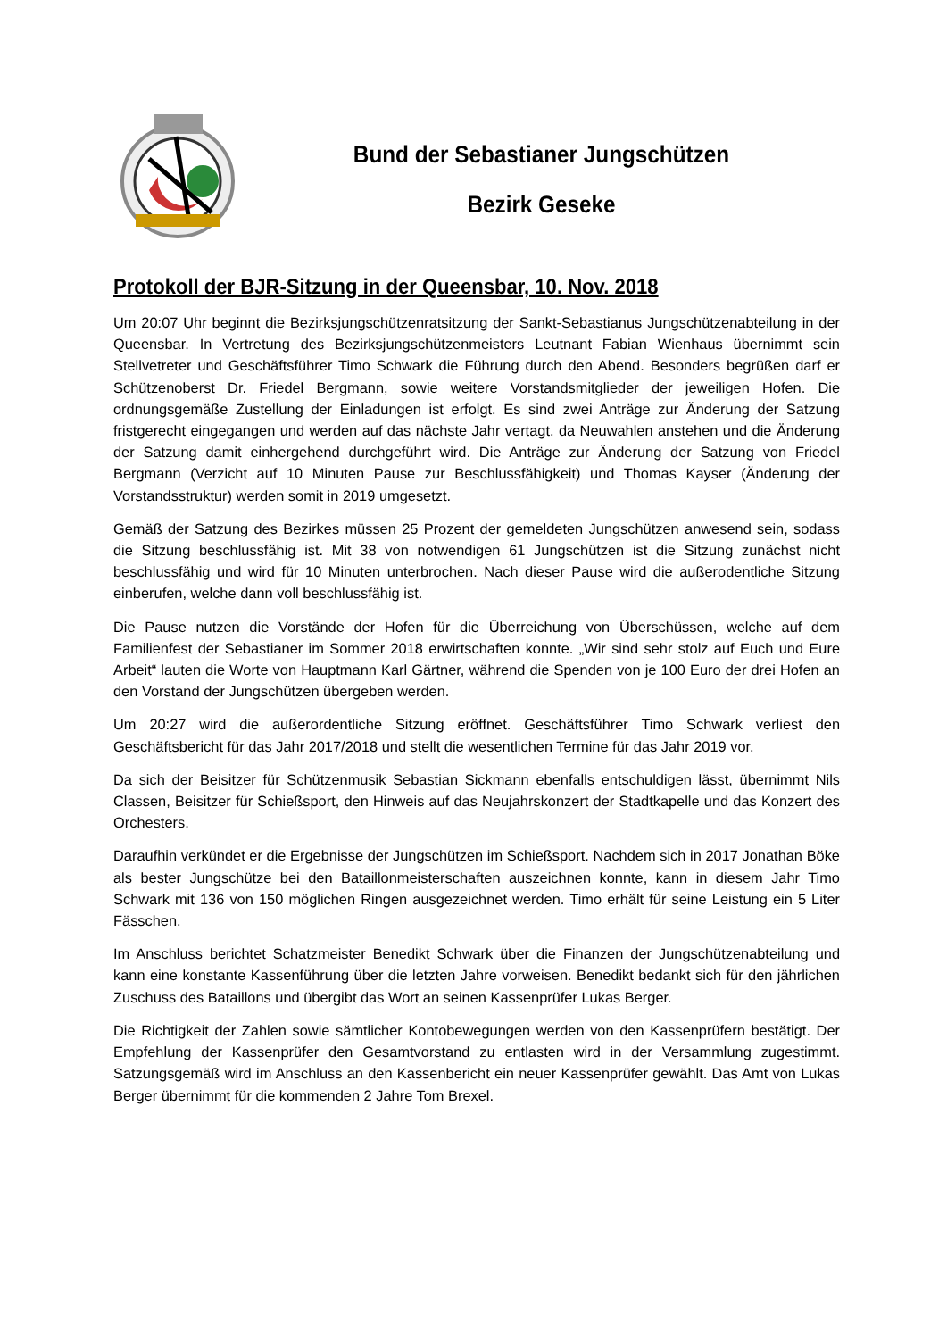Bund der Sebastianer Jungschützen
Bezirk Geseke
Protokoll der BJR-Sitzung in der Queensbar, 10. Nov. 2018
Um 20:07 Uhr beginnt die Bezirksjungschützenratsitzung der Sankt-Sebastianus Jungschützenabteilung in der Queensbar. In Vertretung des Bezirksjungschützenmeisters Leutnant Fabian Wienhaus übernimmt sein Stellvetreter und Geschäftsführer Timo Schwark die Führung durch den Abend. Besonders begrüßen darf er Schützenoberst Dr. Friedel Bergmann, sowie weitere Vorstandsmitglieder der jeweiligen Hofen. Die ordnungsgemäße Zustellung der Einladungen ist erfolgt. Es sind zwei Anträge zur Änderung der Satzung fristgerecht eingegangen und werden auf das nächste Jahr vertagt, da Neuwahlen anstehen und die Änderung der Satzung damit einhergehend durchgeführt wird. Die Anträge zur Änderung der Satzung von Friedel Bergmann (Verzicht auf 10 Minuten Pause zur Beschlussfähigkeit) und Thomas Kayser (Änderung der Vorstandsstruktur) werden somit in 2019 umgesetzt.
Gemäß der Satzung des Bezirkes müssen 25 Prozent der gemeldeten Jungschützen anwesend sein, sodass die Sitzung beschlussfähig ist. Mit 38 von notwendigen 61 Jungschützen ist die Sitzung zunächst nicht beschlussfähig und wird für 10 Minuten unterbrochen. Nach dieser Pause wird die außerodentliche Sitzung einberufen, welche dann voll beschlussfähig ist.
Die Pause nutzen die Vorstände der Hofen für die Überreichung von Überschüssen, welche auf dem Familienfest der Sebastianer im Sommer 2018 erwirtschaften konnte. „Wir sind sehr stolz auf Euch und Eure Arbeit“ lauten die Worte von Hauptmann Karl Gärtner, während die Spenden von je 100 Euro der drei Hofen an den Vorstand der Jungschützen übergeben werden.
Um 20:27 wird die außerordentliche Sitzung eröffnet. Geschäftsführer Timo Schwark verliest den Geschäftsbericht für das Jahr 2017/2018 und stellt die wesentlichen Termine für das Jahr 2019 vor.
Da sich der Beisitzer für Schützenmusik Sebastian Sickmann ebenfalls entschuldigen lässt, übernimmt Nils Classen, Beisitzer für Schießsport, den Hinweis auf das Neujahrskonzert der Stadtkapelle und das Konzert des Orchesters.
Daraufhin verkündet er die Ergebnisse der Jungschützen im Schießsport. Nachdem sich in 2017 Jonathan Böke als bester Jungschütze bei den Bataillonmeisterschaften auszeichnen konnte, kann in diesem Jahr Timo Schwark mit 136 von 150 möglichen Ringen ausgezeichnet werden. Timo erhält für seine Leistung ein 5 Liter Fässchen.
Im Anschluss berichtet Schatzmeister Benedikt Schwark über die Finanzen der Jungschützenabteilung und kann eine konstante Kassenführung über die letzten Jahre vorweisen. Benedikt bedankt sich für den jährlichen Zuschuss des Bataillons und übergibt das Wort an seinen Kassenprüfer Lukas Berger.
Die Richtigkeit der Zahlen sowie sämtlicher Kontobewegungen werden von den Kassenprüfern bestätigt. Der Empfehlung der Kassenprüfer den Gesamtvorstand zu entlasten wird in der Versammlung zugestimmt. Satzungsgemäß wird im Anschluss an den Kassenbericht ein neuer Kassenprüfer gewählt. Das Amt von Lukas Berger übernimmt für die kommenden 2 Jahre Tom Brexel.